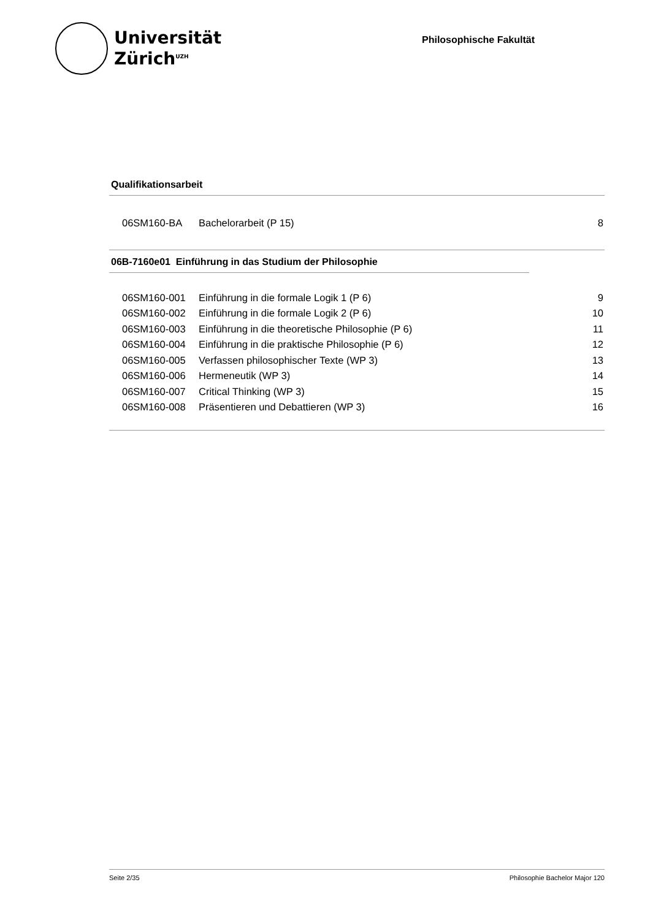Universität
Zürich<sup>UZH</sup>
Philosophische Fakultät
Qualifikationsarbeit
| 06SM160-BA | Bachelorarbeit (P 15) | 8 |
06B-7160e01 Einführung in das Studium der Philosophie
| 06SM160-001 | Einführung in die formale Logik 1 (P 6) | 9 |
| 06SM160-002 | Einführung in die formale Logik 2 (P 6) | 10 |
| 06SM160-003 | Einführung in die theoretische Philosophie (P 6) | 11 |
| 06SM160-004 | Einführung in die praktische Philosophie (P 6) | 12 |
| 06SM160-005 | Verfassen philosophischer Texte (WP 3) | 13 |
| 06SM160-006 | Hermeneutik (WP 3) | 14 |
| 06SM160-007 | Critical Thinking (WP 3) | 15 |
| 06SM160-008 | Präsentieren und Debattieren (WP 3) | 16 |
Seite 2/35 Philosophie Bachelor Major 120